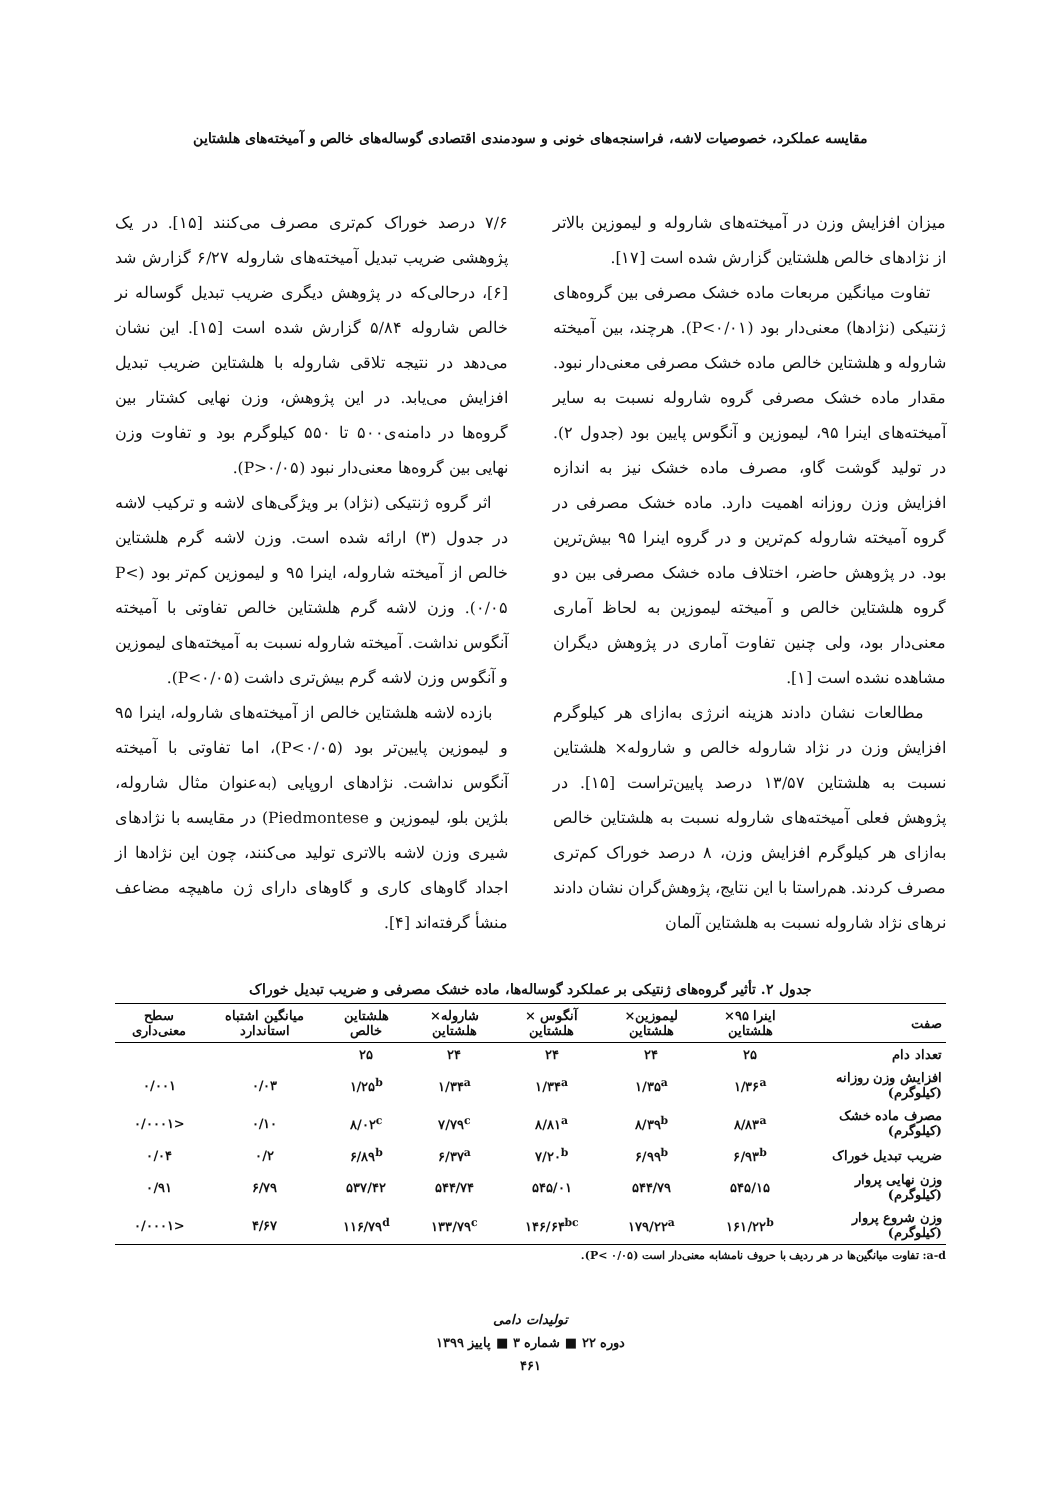مقایسه عملکرد، خصوصیات لاشه، فراسنجه‌های خونی و سودمندی اقتصادی گوساله‌های خالص و آمیخته‌های هلشتاین
میزان افزایش وزن در آمیخته‌های شاروله و لیموزین بالاتر از نژادهای خالص هلشتاین گزارش شده است [۱۷].
تفاوت میانگین مربعات ماده خشک مصرفی بین گروه‌های ژنتیکی (نژادها) معنی‌دار بود (P<۰/۰۱). هرچند، بین آمیخته شاروله و هلشتاین خالص ماده خشک مصرفی معنی‌دار نبود. مقدار ماده خشک مصرفی گروه شاروله نسبت به سایر آمیخته‌های اینرا ۹۵، لیموزین و آنگوس پایین بود (جدول ۲). در تولید گوشت گاو، مصرف ماده خشک نیز به اندازه افزایش وزن روزانه اهمیت دارد. ماده خشک مصرفی در گروه آمیخته شاروله کم‌ترین و در گروه اینرا ۹۵ بیش‌ترین بود. در پژوهش حاضر، اختلاف ماده خشک مصرفی بین دو گروه هلشتاین خالص و آمیخته لیموزین به لحاظ آماری معنی‌دار بود، ولی چنین تفاوت آماری در پژوهش دیگران مشاهده نشده است [۱].
مطالعات نشان دادند هزینه انرژی به‌ازای هر کیلوگرم افزایش وزن در نژاد شاروله خالص و شاروله× هلشتاین نسبت به هلشتاین ۱۳/۵۷ درصد پایین‌تراست [۱۵]. در پژوهش فعلی آمیخته‌های شاروله نسبت به هلشتاین خالص به‌ازای هر کیلوگرم افزایش وزن، ۸ درصد خوراک کم‌تری مصرف کردند. هم‌راستا با این نتایج، پژوهش‌گران نشان دادند نرهای نژاد شاروله نسبت به هلشتاین آلمان
۷/۶ درصد خوراک کم‌تری مصرف می‌کنند [۱۵]. در یک پژوهشی ضریب تبدیل آمیخته‌های شاروله ۶/۲۷ گزارش شد [۶]، درحالی‌که در پژوهش دیگری ضریب تبدیل گوساله نر خالص شاروله ۵/۸۴ گزارش شده است [۱۵]. این نشان می‌دهد در نتیجه تلاقی شاروله با هلشتاین ضریب تبدیل افزایش می‌یابد. در این پژوهش، وزن نهایی کشتار بین گروه‌ها در دامنه‌ی۵۰۰ تا ۵۵۰ کیلوگرم بود و تفاوت وزن نهایی بین گروه‌ها معنی‌دار نبود (P>۰/۰۵).
اثر گروه ژنتیکی (نژاد) بر ویژگی‌های لاشه و ترکیب لاشه در جدول (۳) ارائه شده است. وزن لاشه گرم هلشتاین خالص از آمیخته شاروله، اینرا ۹۵ و لیموزین کم‌تر بود (P< ۰/۰۵). وزن لاشه گرم هلشتاین خالص تفاوتی با آمیخته آنگوس نداشت. آمیخته شاروله نسبت به آمیخته‌های لیموزین و آنگوس وزن لاشه گرم بیش‌تری داشت (P<۰/۰۵).
بازده لاشه هلشتاین خالص از آمیخته‌های شاروله، اینرا ۹۵ و لیموزین پایین‌تر بود (P<۰/۰۵)، اما تفاوتی با آمیخته آنگوس نداشت. نژادهای اروپایی (به‌عنوان مثال شاروله، بلژین بلو، لیموزین و Piedmontese) در مقایسه با نژادهای شیری وزن لاشه بالاتری تولید می‌کنند، چون این نژادها از اجداد گاوهای کاری و گاوهای دارای ژن ماهیچه مضاعف منشأ گرفته‌اند [۴].
جدول ۲. تأثیر گروه‌های ژنتیکی بر عملکرد گوساله‌ها، ماده خشک مصرفی و ضریب تبدیل خوراک
| صفت | اینرا ۹۵× هلشتاین | لیموزین× هلشتاین | آنگوس × هلشتاین | شاروله× هلشتاین | هلشتاین خالص | میانگین اشتباه استاندارد | سطح معنی‌داری |
| --- | --- | --- | --- | --- | --- | --- | --- |
| تعداد دام | ۲۵ | ۲۴ | ۲۴ | ۲۴ | ۲۵ | | |
| افزایش وزن روزانه (کیلوگرم) | ۱/۳۶<sup>a</sup> | ۱/۳۵<sup>a</sup> | ۱/۳۴<sup>a</sup> | ۱/۳۴<sup>a</sup> | ۱/۲۵<sup>b</sup> | ۰/۰۳ | ۰/۰۰۱ |
| مصرف ماده خشک (کیلوگرم) | ۸/۸۳<sup>a</sup> | ۸/۳۹<sup>b</sup> | ۸/۸۱<sup>a</sup> | ۷/۷۹<sup>c</sup> | ۸/۰۲<sup>c</sup> | ۰/۱۰ | <۰/۰۰۰۱ |
| ضریب تبدیل خوراک | ۶/۹۳<sup>b</sup> | ۶/۹۹<sup>b</sup> | ۷/۲۰<sup>b</sup> | ۶/۳۷<sup>a</sup> | ۶/۸۹<sup>b</sup> | ۰/۲ | ۰/۰۴ |
| وزن نهایی پروار (کیلوگرم) | ۵۴۵/۱۵ | ۵۴۴/۷۹ | ۵۴۵/۰۱ | ۵۴۴/۷۴ | ۵۳۷/۴۲ | ۶/۷۹ | ۰/۹۱ |
| وزن شروع پروار (کیلوگرم) | ۱۶۱/۲۲<sup>b</sup> | ۱۷۹/۲۲<sup>a</sup> | ۱۴۶/۶۴<sup>bc</sup> | ۱۳۳/۷۹<sup>c</sup> | ۱۱۶/۷۹<sup>d</sup> | ۴/۶۷ | <۰/۰۰۰۱ |
a-d: تفاوت میانگین‌ها در هر ردیف با حروف نامشابه معنی‌دار است (P< ۰/۰۵).
تولیدات دامی
دوره ۲۲ ■ شماره ۳ ■ پاییز ۱۳۹۹
۴۶۱